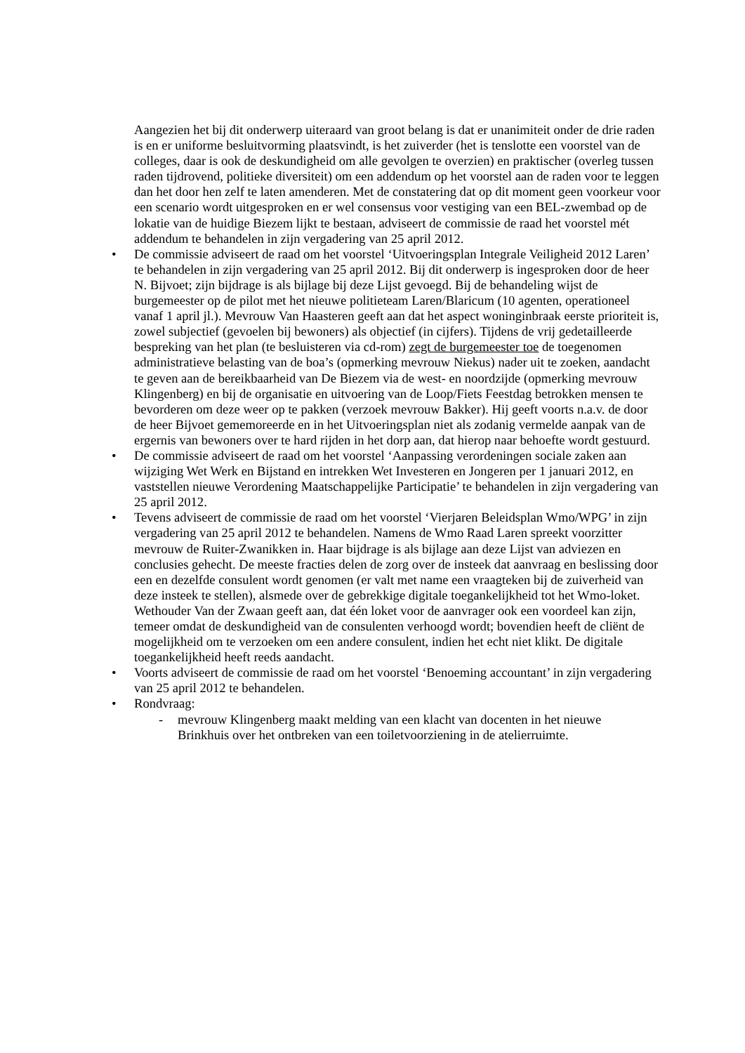Aangezien het bij dit onderwerp uiteraard van groot belang is dat er unanimiteit onder de drie raden is en er uniforme besluitvorming plaatsvindt, is het zuiverder (het is tenslotte een voorstel van de colleges, daar is ook de deskundigheid om alle gevolgen te overzien) en praktischer (overleg tussen raden tijdrovend, politieke diversiteit) om een addendum op het voorstel aan de raden voor te leggen dan het door hen zelf te laten amenderen. Met de constatering dat op dit moment geen voorkeur voor een scenario wordt uitgesproken en er wel consensus voor vestiging van een BEL-zwembad op de lokatie van de huidige Biezem lijkt te bestaan, adviseert de commissie de raad het voorstel mét addendum te behandelen in zijn vergadering van 25 april 2012.
• De commissie adviseert de raad om het voorstel ‘Uitvoeringsplan Integrale Veiligheid 2012 Laren’ te behandelen in zijn vergadering van 25 april 2012. Bij dit onderwerp is ingesproken door de heer N. Bijvoet; zijn bijdrage is als bijlage bij deze Lijst gevoegd. Bij de behandeling wijst de burgemeester op de pilot met het nieuwe politieteam Laren/Blaricum (10 agenten, operationeel vanaf 1 april jl.). Mevrouw Van Haasteren geeft aan dat het aspect woninginbraak eerste prioriteit is, zowel subjectief (gevoelen bij bewoners) als objectief (in cijfers). Tijdens de vrij gedetailleerde bespreking van het plan (te besluisteren via cd-rom) zegt de burgemeester toe de toegenomen administratieve belasting van de boa’s (opmerking mevrouw Niekus) nader uit te zoeken, aandacht te geven aan de bereikbaarheid van De Biezem via de west- en noordzijde (opmerking mevrouw Klingenberg) en bij de organisatie en uitvoering van de Loop/Fiets Feestdag betrokken mensen te bevorderen om deze weer op te pakken (verzoek mevrouw Bakker). Hij geeft voorts n.a.v. de door de heer Bijvoet gememoreerde en in het Uitvoeringsplan niet als zodanig vermelde aanpak van de ergernis van bewoners over te hard rijden in het dorp aan, dat hierop naar behoefte wordt gestuurd.
• De commissie adviseert de raad om het voorstel ‘Aanpassing verordeningen sociale zaken aan wijziging Wet Werk en Bijstand en intrekken Wet Investeren en Jongeren per 1 januari 2012, en vaststellen nieuwe Verordening Maatschappelijke Participatie’ te behandelen in zijn vergadering van 25 april 2012.
• Tevens adviseert de commissie de raad om het voorstel ‘Vierjaren Beleidsplan Wmo/WPG’ in zijn vergadering van 25 april 2012 te behandelen. Namens de Wmo Raad Laren spreekt voorzitter mevrouw de Ruiter-Zwanikken in. Haar bijdrage is als bijlage aan deze Lijst van adviezen en conclusies gehecht. De meeste fracties delen de zorg over de insteek dat aanvraag en beslissing door een en dezelfde consulent wordt genomen (er valt met name een vraagteken bij de zuiverheid van deze insteek te stellen), alsmede over de gebrekkige digitale toegankelijkheid tot het Wmo-loket. Wethouder Van der Zwaan geeft aan, dat één loket voor de aanvrager ook een voordeel kan zijn, temeer omdat de deskundigheid van de consulenten verhoogd wordt; bovendien heeft de cliënt de mogelijkheid om te verzoeken om een andere consulent, indien het echt niet klikt. De digitale toegankelijkheid heeft reeds aandacht.
• Voorts adviseert de commissie de raad om het voorstel ‘Benoeming accountant’ in zijn vergadering van 25 april 2012 te behandelen.
• Rondvraag:
- mevrouw Klingenberg maakt melding van een klacht van docenten in het nieuwe Brinkhuis over het ontbreken van een toiletvoorziening in de atelierruimte.